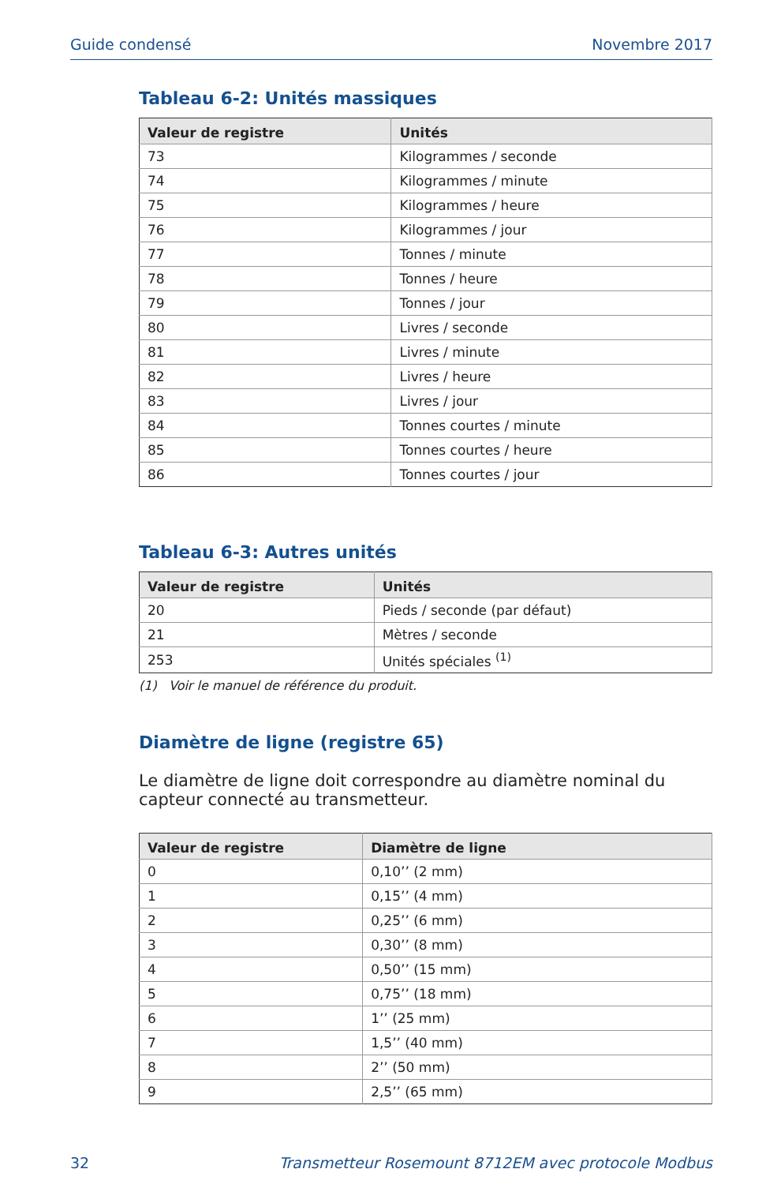Guide condensé Novembre 2017
Tableau 6-2: Unités massiques
| Valeur de registre | Unités |
| --- | --- |
| 73 | Kilogrammes / seconde |
| 74 | Kilogrammes / minute |
| 75 | Kilogrammes / heure |
| 76 | Kilogrammes / jour |
| 77 | Tonnes / minute |
| 78 | Tonnes / heure |
| 79 | Tonnes / jour |
| 80 | Livres / seconde |
| 81 | Livres / minute |
| 82 | Livres / heure |
| 83 | Livres / jour |
| 84 | Tonnes courtes / minute |
| 85 | Tonnes courtes / heure |
| 86 | Tonnes courtes / jour |
Tableau 6-3: Autres unités
| Valeur de registre | Unités |
| --- | --- |
| 20 | Pieds / seconde (par défaut) |
| 21 | Mètres / seconde |
| 253 | Unités spéciales <sup>(1)</sup> |
(1) Voir le manuel de référence du produit.
Diamètre de ligne (registre 65)
Le diamètre de ligne doit correspondre au diamètre nominal du capteur connecté au transmetteur.
| Valeur de registre | Diamètre de ligne |
| --- | --- |
| 0 | 0,10’’ (2 mm) |
| 1 | 0,15’’ (4 mm) |
| 2 | 0,25’’ (6 mm) |
| 3 | 0,30’’ (8 mm) |
| 4 | 0,50’’ (15 mm) |
| 5 | 0,75’’ (18 mm) |
| 6 | 1’’ (25 mm) |
| 7 | 1,5’’ (40 mm) |
| 8 | 2’’ (50 mm) |
| 9 | 2,5’’ (65 mm) |
32 Transmetteur Rosemount 8712EM avec protocole Modbus